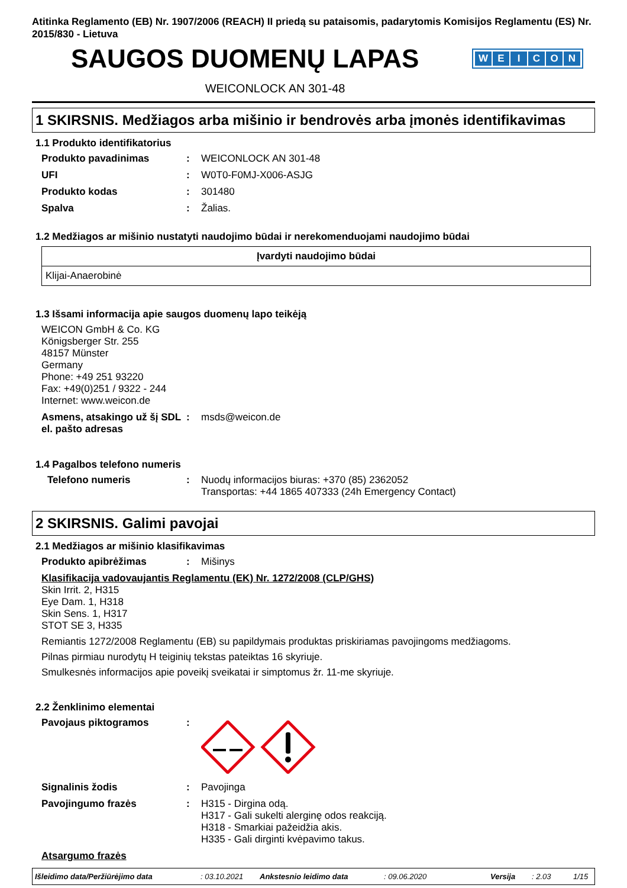Atitinka Reglamento (EB) Nr. 1907/2006 (REACH) II priedą su pataisomis, padarytomis Komisijos Reglamentu (ES) Nr. 2015/830 - Lietuva
SAUGOS DUOMENŲ LAPAS
WEICON
WEICONLOCK AN 301-48
1 SKIRSNIS. Medžiagos arba mišinio ir bendrovės arba įmonės identifikavimas
1.1 Produkto identifikatorius
Produkto pavadinimas: WEICONLOCK AN 301-48
UFI: W0T0-F0MJ-X006-ASJG
Produkto kodas: 301480
Spalva: Žalias.
1.2 Medžiagos ar mišinio nustatyti naudojimo būdai ir nerekomenduojami naudojimo būdai
| Įvardyti naudojimo būdai |
| --- |
| Klijai-Anaerobinė |
1.3 Išsami informacija apie saugos duomenų lapo teikėją
WEICON GmbH & Co. KG
Königsberger Str. 255
48157 Münster
Germany
Phone: +49 251 93220
Fax: +49(0)251 / 9322 - 244
Internet: www.weicon.de
Asmens, atsakingo už šį SDL el. pašto adresas: msds@weicon.de
1.4 Pagalbos telefono numeris
Telefono numeris: Nuodų informacijos biuras: +370 (85) 2362052
Transportas: +44 1865 407333 (24h Emergency Contact)
2 SKIRSNIS. Galimi pavojai
2.1 Medžiagos ar mišinio klasifikavimas
Produkto apibrėžimas: Mišinys
Klasifikacija vadovaujantis Reglamentu (EK) Nr. 1272/2008 (CLP/GHS)
Skin Irrit. 2, H315
Eye Dam. 1, H318
Skin Sens. 1, H317
STOT SE 3, H335
Remiantis 1272/2008 Reglamentu (EB) su papildymais produktas priskiriamas pavojingoms medžiagoms.
Pilnas pirmiau nurodytų H teiginių tekstas pateiktas 16 skyriuje.
Smulkesnės informacijos apie poveikį sveikatai ir simptomus žr. 11-me skyriuje.
2.2 Ženklinimo elementai
Pavojaus piktogramos:
Signalinis žodis: Pavojinga
Pavojingumo frazės: H315 - Dirgina odą.
H317 - Gali sukelti alerginę odos reakciją.
H318 - Smarkiai pažeidžia akis.
H335 - Gali dirginti kvėpavimo takus.
Atsargumo frazės
Išleidimo data/Peržiūrėjimo data: 03.10.2021 Ankstesnio leidimo data: 09.06.2020 Versija: 2.03 1/15